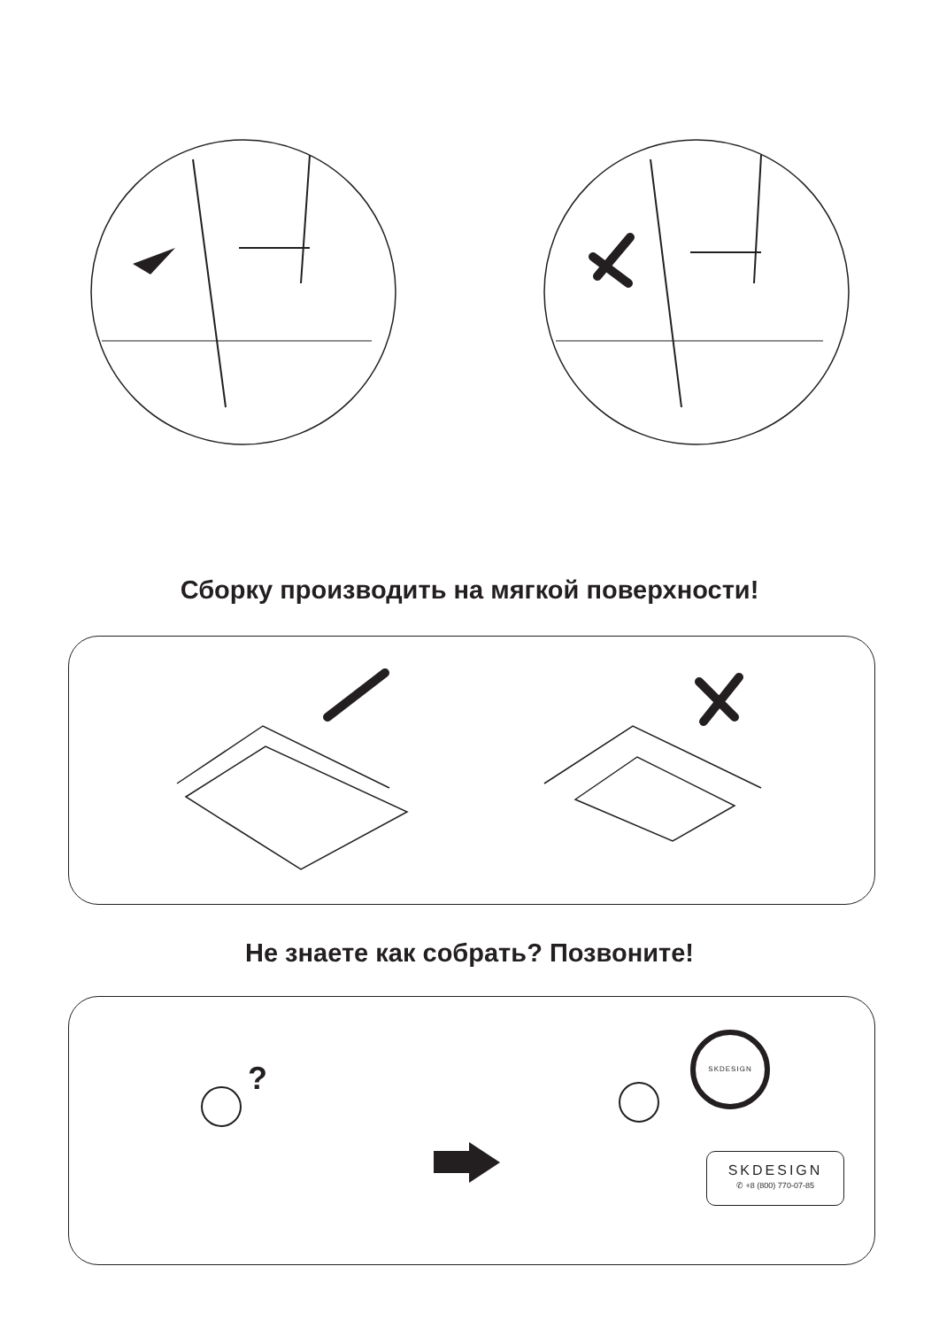Сборку производить на мягкой поверхности!
Не знаете как собрать? Позвоните!
?
SKDESIGN
SKDESIGN
✆ +8 (800) 770-07-85